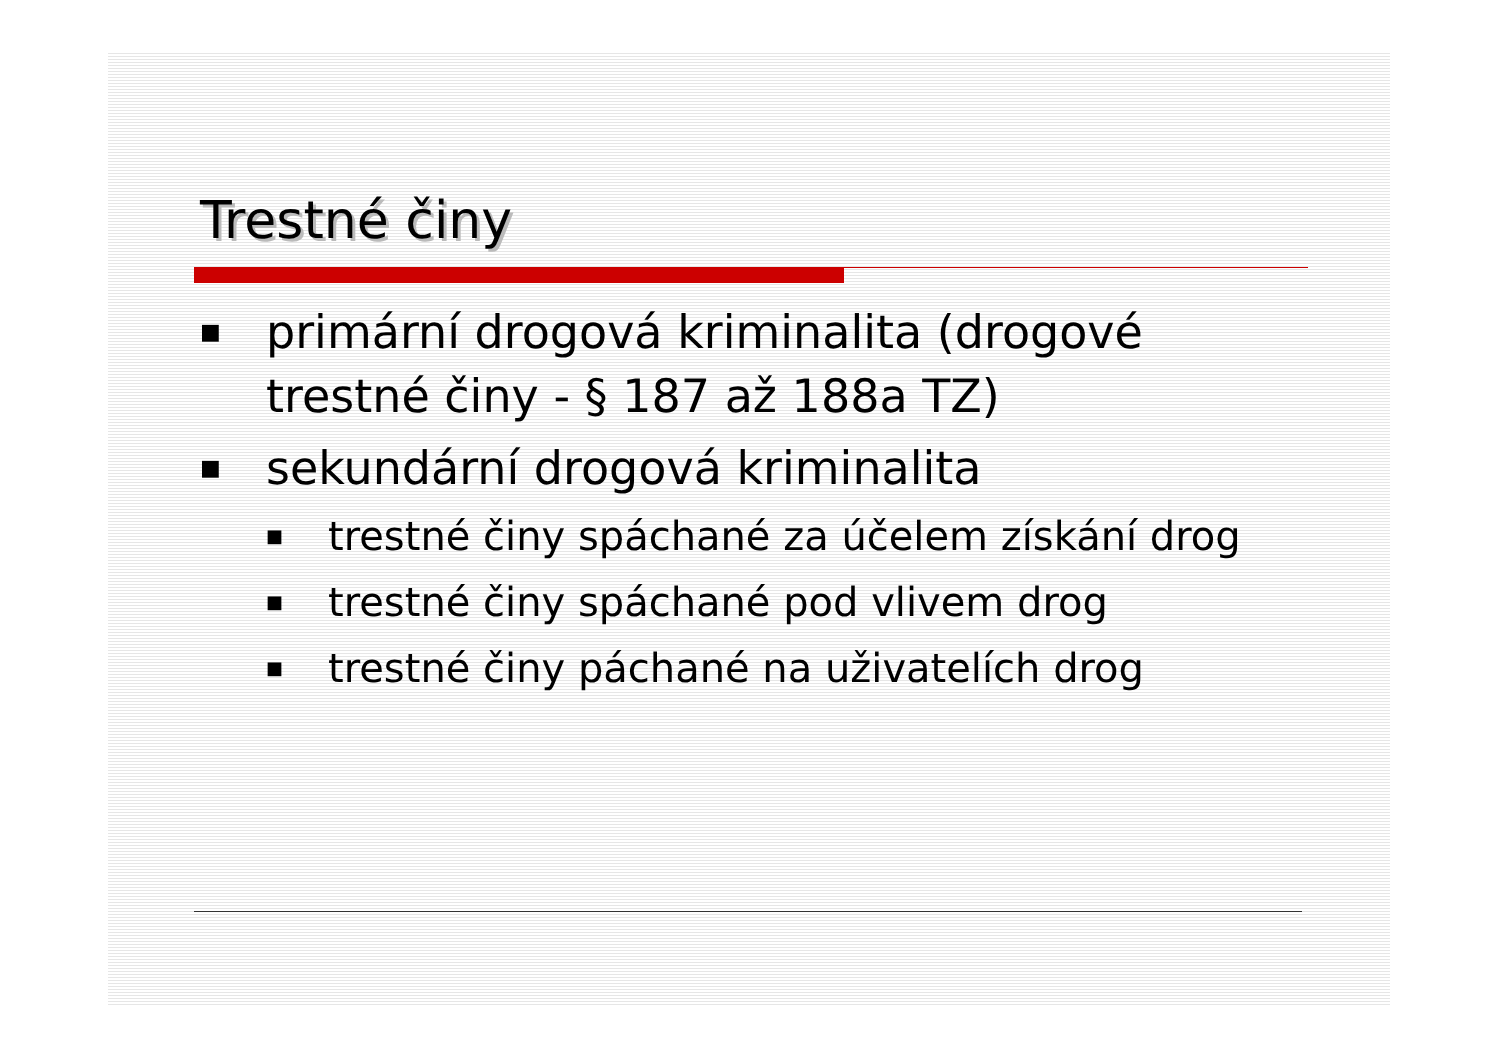Trestné činy
■ primární drogová kriminalita (drogové trestné činy - § 187 až 188a TZ)
■ sekundární drogová kriminalita
■ trestné činy spáchané za účelem získání drog
■ trestné činy spáchané pod vlivem drog
■ trestné činy páchané na uživatelích drog